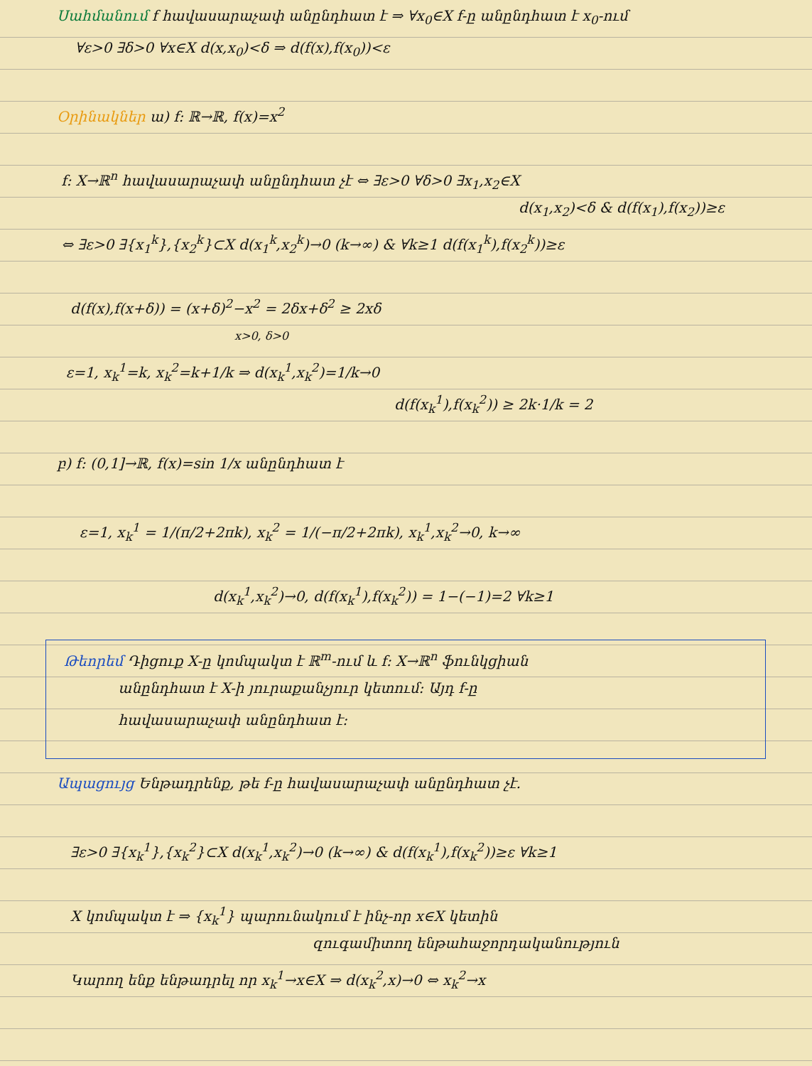Սահմանում f հավասարաչափ անընդհատ է ⇒ ∀x<sub>0</sub>∈X f-ը անընդհատ է x<sub>0</sub>-ում
∀ε>0 ∃δ>0 ∀x∈X d(x,x<sub>0</sub>)<δ ⇒ d(f(x),f(x<sub>0</sub>))<ε
Օրինակներ ա) f: ℝ→ℝ, f(x)=x<sup>2</sup>
f: X→ℝ<sup>n</sup> հավասարաչափ անընդհատ չէ ⇔ ∃ε>0 ∀δ>0 ∃x<sub>1</sub>,x<sub>2</sub>∈X
d(x<sub>1</sub>,x<sub>2</sub>)<δ & d(f(x<sub>1</sub>),f(x<sub>2</sub>))≥ε
⇔ ∃ε>0 ∃{x<sub>1</sub><sup>k</sup>},{x<sub>2</sub><sup>k</sup>}⊂X d(x<sub>1</sub><sup>k</sup>,x<sub>2</sub><sup>k</sup>)→0 (k→∞) & ∀k≥1 d(f(x<sub>1</sub><sup>k</sup>),f(x<sub>2</sub><sup>k</sup>))≥ε
d(f(x),f(x+δ)) = (x+δ)<sup>2</sup>−x<sup>2</sup> = 2δx+δ<sup>2</sup> ≥ 2xδ
x>0, δ>0
ε=1, x<sub>k</sub><sup>1</sup>=k, x<sub>k</sub><sup>2</sup>=k+1/k ⇒ d(x<sub>k</sub><sup>1</sup>,x<sub>k</sub><sup>2</sup>)=1/k→0
d(f(x<sub>k</sub><sup>1</sup>),f(x<sub>k</sub><sup>2</sup>)) ≥ 2k·1/k = 2
բ) f: (0,1]→ℝ, f(x)=sin 1/x անընդհատ է
ε=1, x<sub>k</sub><sup>1</sup> = 1/(π/2+2πk), x<sub>k</sub><sup>2</sup> = 1/(−π/2+2πk), x<sub>k</sub><sup>1</sup>,x<sub>k</sub><sup>2</sup>→0, k→∞
d(x<sub>k</sub><sup>1</sup>,x<sub>k</sub><sup>2</sup>)→0, d(f(x<sub>k</sub><sup>1</sup>),f(x<sub>k</sub><sup>2</sup>)) = 1−(−1)=2 ∀k≥1
Թեորեմ Դիցուք X-ը կոմպակտ է ℝ<sup>m</sup>-ում և f: X→ℝ<sup>n</sup> ֆունկցիան
անընդհատ է X-ի յուրաքանչյուր կետում: Այդ f-ը
հավասարաչափ անընդհատ է:
Ապացույց Ենթադրենք, թե f-ը հավասարաչափ անընդհատ չէ.
∃ε>0 ∃{x<sub>k</sub><sup>1</sup>},{x<sub>k</sub><sup>2</sup>}⊂X d(x<sub>k</sub><sup>1</sup>,x<sub>k</sub><sup>2</sup>)→0 (k→∞) & d(f(x<sub>k</sub><sup>1</sup>),f(x<sub>k</sub><sup>2</sup>))≥ε ∀k≥1
X կոմպակտ է ⇒ {x<sub>k</sub><sup>1</sup>} պարունակում է ինչ-որ x∈X կետին
զուգամիտող ենթահաջորդականություն
Կարող ենք ենթադրել որ x<sub>k</sub><sup>1</sup>→x∈X ⇒ d(x<sub>k</sub><sup>2</sup>,x)→0 ⇔ x<sub>k</sub><sup>2</sup>→x